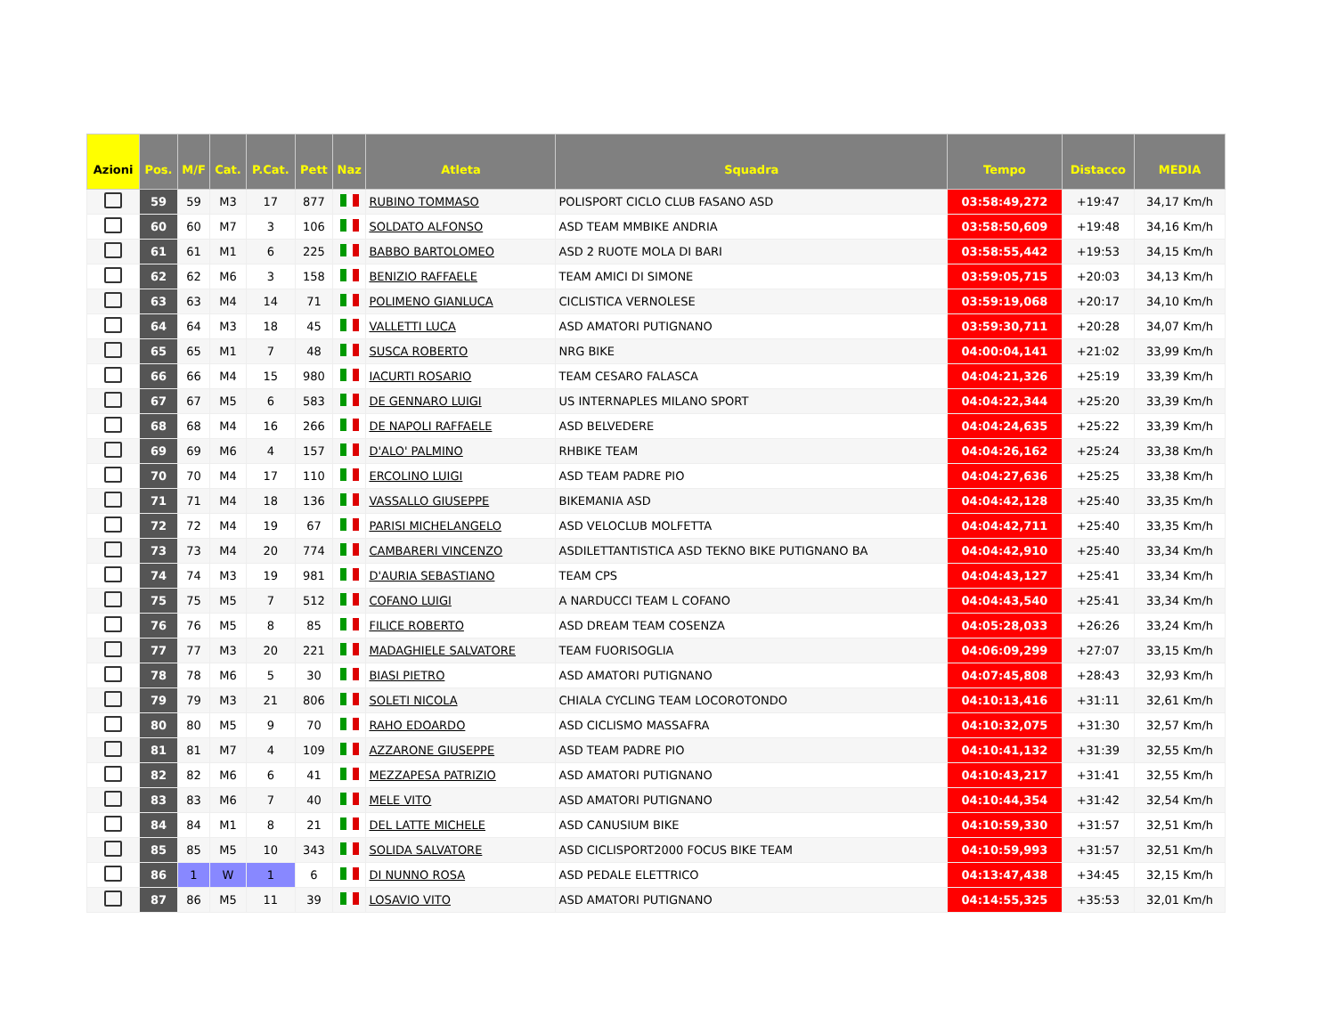| Azioni | Pos. | M/F | Cat. | P.Cat. | Pett | Naz | Atleta | Squadra | Tempo | Distacco | MEDIA |
| --- | --- | --- | --- | --- | --- | --- | --- | --- | --- | --- | --- |
| | 59 | 59 | M3 | 17 | 877 | | RUBINO TOMMASO | POLISPORT CICLO CLUB FASANO ASD | 03:58:49,272 | +19:47 | 34,17 Km/h |
| | 60 | 60 | M7 | 3 | 106 | | SOLDATO ALFONSO | ASD TEAM MMBIKE ANDRIA | 03:58:50,609 | +19:48 | 34,16 Km/h |
| | 61 | 61 | M1 | 6 | 225 | | BABBO BARTOLOMEO | ASD 2 RUOTE MOLA DI BARI | 03:58:55,442 | +19:53 | 34,15 Km/h |
| | 62 | 62 | M6 | 3 | 158 | | BENIZIO RAFFAELE | TEAM AMICI DI SIMONE | 03:59:05,715 | +20:03 | 34,13 Km/h |
| | 63 | 63 | M4 | 14 | 71 | | POLIMENO GIANLUCA | CICLISTICA VERNOLESE | 03:59:19,068 | +20:17 | 34,10 Km/h |
| | 64 | 64 | M3 | 18 | 45 | | VALLETTI LUCA | ASD AMATORI PUTIGNANO | 03:59:30,711 | +20:28 | 34,07 Km/h |
| | 65 | 65 | M1 | 7 | 48 | | SUSCA ROBERTO | NRG BIKE | 04:00:04,141 | +21:02 | 33,99 Km/h |
| | 66 | 66 | M4 | 15 | 980 | | IACURTI ROSARIO | TEAM CESARO FALASCA | 04:04:21,326 | +25:19 | 33,39 Km/h |
| | 67 | 67 | M5 | 6 | 583 | | DE GENNARO LUIGI | US INTERNAPLES MILANO SPORT | 04:04:22,344 | +25:20 | 33,39 Km/h |
| | 68 | 68 | M4 | 16 | 266 | | DE NAPOLI RAFFAELE | ASD BELVEDERE | 04:04:24,635 | +25:22 | 33,39 Km/h |
| | 69 | 69 | M6 | 4 | 157 | | D'ALO' PALMINO | RHBIKE TEAM | 04:04:26,162 | +25:24 | 33,38 Km/h |
| | 70 | 70 | M4 | 17 | 110 | | ERCOLINO LUIGI | ASD TEAM PADRE PIO | 04:04:27,636 | +25:25 | 33,38 Km/h |
| | 71 | 71 | M4 | 18 | 136 | | VASSALLO GIUSEPPE | BIKEMANIA ASD | 04:04:42,128 | +25:40 | 33,35 Km/h |
| | 72 | 72 | M4 | 19 | 67 | | PARISI MICHELANGELO | ASD VELOCLUB MOLFETTA | 04:04:42,711 | +25:40 | 33,35 Km/h |
| | 73 | 73 | M4 | 20 | 774 | | CAMBARERI VINCENZO | ASDILETTANTISTICA ASD TEKNO BIKE PUTIGNANO BA | 04:04:42,910 | +25:40 | 33,34 Km/h |
| | 74 | 74 | M3 | 19 | 981 | | D'AURIA SEBASTIANO | TEAM CPS | 04:04:43,127 | +25:41 | 33,34 Km/h |
| | 75 | 75 | M5 | 7 | 512 | | COFANO LUIGI | A NARDUCCI TEAM L COFANO | 04:04:43,540 | +25:41 | 33,34 Km/h |
| | 76 | 76 | M5 | 8 | 85 | | FILICE ROBERTO | ASD DREAM TEAM COSENZA | 04:05:28,033 | +26:26 | 33,24 Km/h |
| | 77 | 77 | M3 | 20 | 221 | | MADAGHIELE SALVATORE | TEAM FUORISOGLIA | 04:06:09,299 | +27:07 | 33,15 Km/h |
| | 78 | 78 | M6 | 5 | 30 | | BIASI PIETRO | ASD AMATORI PUTIGNANO | 04:07:45,808 | +28:43 | 32,93 Km/h |
| | 79 | 79 | M3 | 21 | 806 | | SOLETI NICOLA | CHIALA CYCLING TEAM LOCOROTONDO | 04:10:13,416 | +31:11 | 32,61 Km/h |
| | 80 | 80 | M5 | 9 | 70 | | RAHO EDOARDO | ASD CICLISMO MASSAFRA | 04:10:32,075 | +31:30 | 32,57 Km/h |
| | 81 | 81 | M7 | 4 | 109 | | AZZARONE GIUSEPPE | ASD TEAM PADRE PIO | 04:10:41,132 | +31:39 | 32,55 Km/h |
| | 82 | 82 | M6 | 6 | 41 | | MEZZAPESA PATRIZIO | ASD AMATORI PUTIGNANO | 04:10:43,217 | +31:41 | 32,55 Km/h |
| | 83 | 83 | M6 | 7 | 40 | | MELE VITO | ASD AMATORI PUTIGNANO | 04:10:44,354 | +31:42 | 32,54 Km/h |
| | 84 | 84 | M1 | 8 | 21 | | DEL LATTE MICHELE | ASD CANUSIUM BIKE | 04:10:59,330 | +31:57 | 32,51 Km/h |
| | 85 | 85 | M5 | 10 | 343 | | SOLIDA SALVATORE | ASD CICLISPORT2000 FOCUS BIKE TEAM | 04:10:59,993 | +31:57 | 32,51 Km/h |
| | 86 | 1 | W | 1 | 6 | | DI NUNNO ROSA | ASD PEDALE ELETTRICO | 04:13:47,438 | +34:45 | 32,15 Km/h |
| | 87 | 86 | M5 | 11 | 39 | | LOSAVIO VITO | ASD AMATORI PUTIGNANO | 04:14:55,325 | +35:53 | 32,01 Km/h |